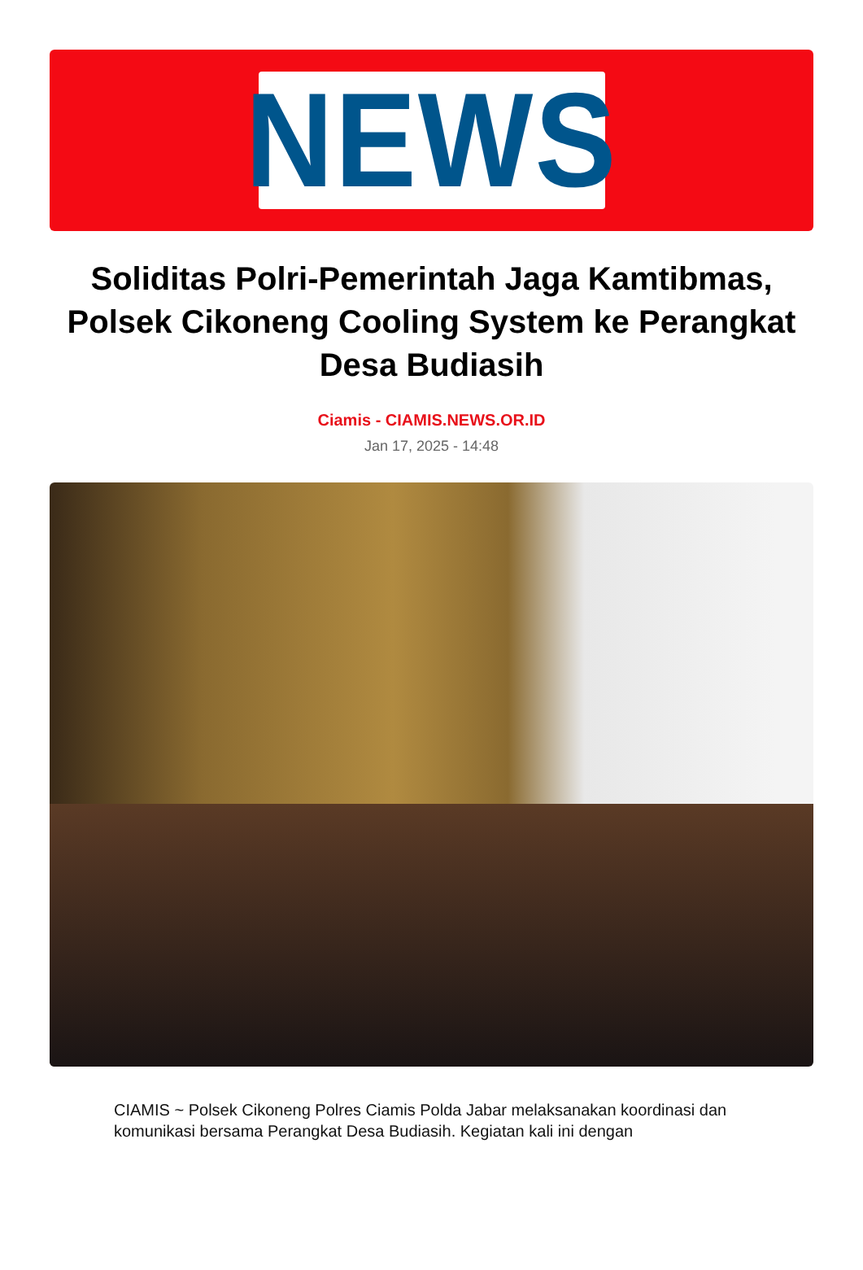NEWS
Soliditas Polri-Pemerintah Jaga Kamtibmas, Polsek Cikoneng Cooling System ke Perangkat Desa Budiasih
Ciamis - CIAMIS.NEWS.OR.ID
Jan 17, 2025 - 14:48
CIAMIS ~ Polsek Cikoneng Polres Ciamis Polda Jabar melaksanakan koordinasi dan komunikasi bersama Perangkat Desa Budiasih. Kegiatan kali ini dengan